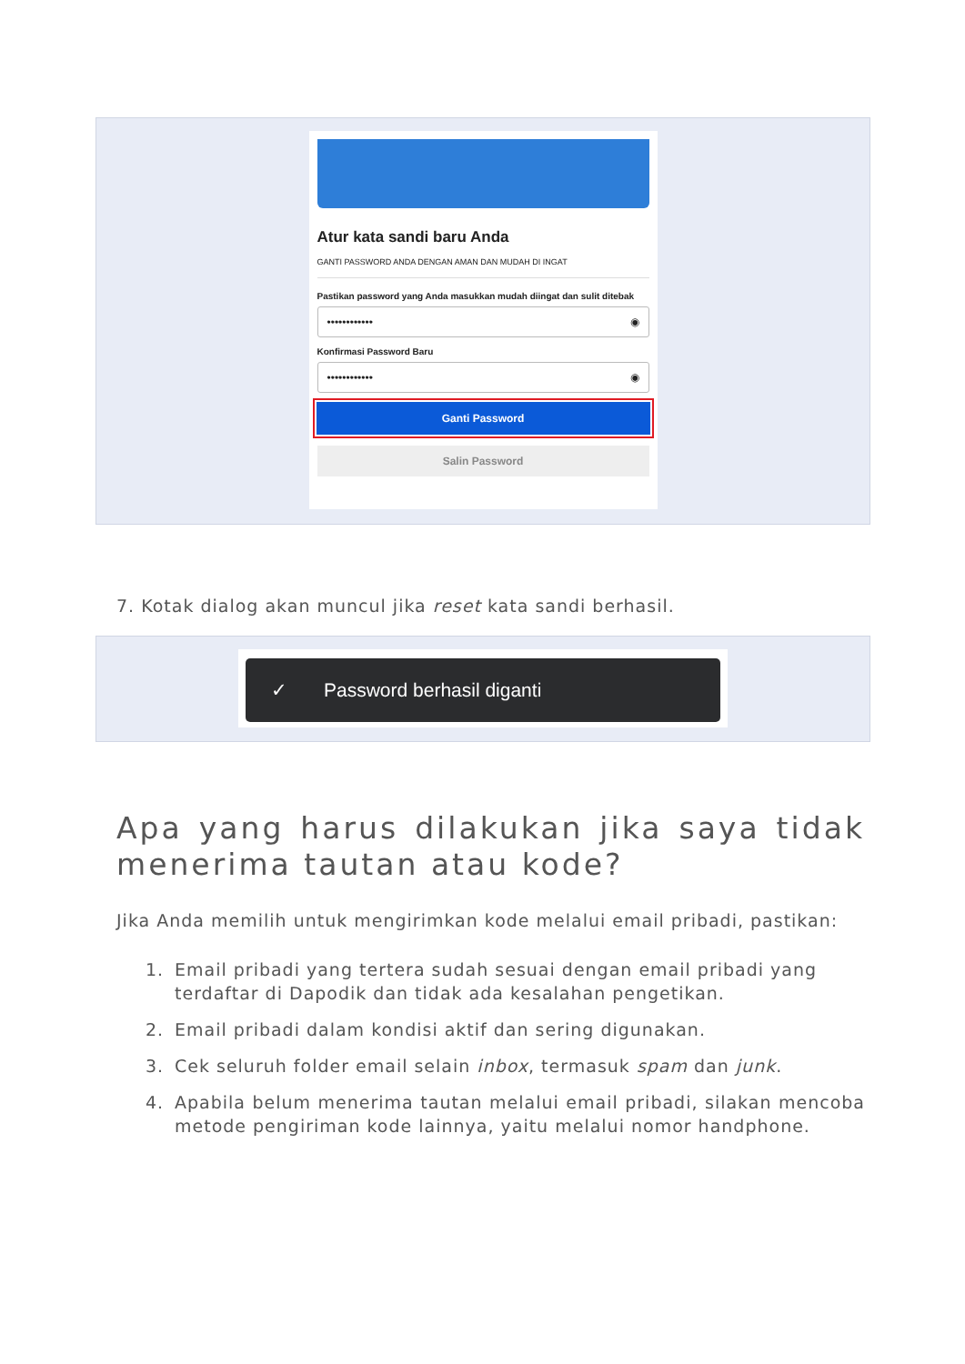Atur kata sandi baru Anda
GANTI PASSWORD ANDA DENGAN AMAN DAN MUDAH DI INGAT
Pastikan password yang Anda masukkan mudah diingat dan sulit ditebak
•••••••••••• ◉
Konfirmasi Password Baru
•••••••••••• ◉
Ganti Password
Salin Password
7. Kotak dialog akan muncul jika reset kata sandi berhasil.
✓ Password berhasil diganti
Apa yang harus dilakukan jika saya tidak menerima tautan atau kode?
Jika Anda memilih untuk mengirimkan kode melalui email pribadi, pastikan:
1. Email pribadi yang tertera sudah sesuai dengan email pribadi yang terdaftar di Dapodik dan tidak ada kesalahan pengetikan.
2. Email pribadi dalam kondisi aktif dan sering digunakan.
3. Cek seluruh folder email selain inbox, termasuk spam dan junk.
4. Apabila belum menerima tautan melalui email pribadi, silakan mencoba metode pengiriman kode lainnya, yaitu melalui nomor handphone.